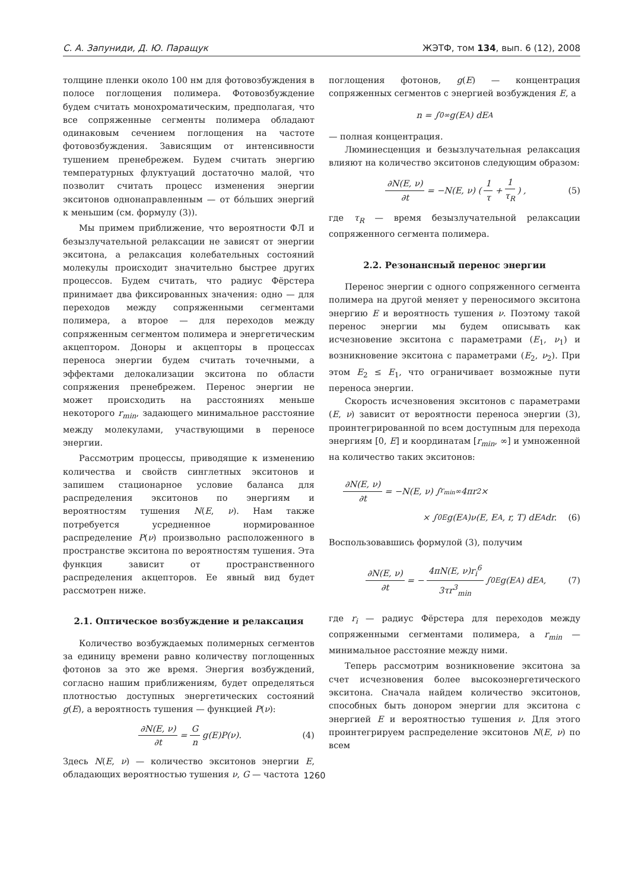С. А. Запуниди, Д. Ю. Паращук ЖЭТФ, том 134, вып. 6 (12), 2008
толщине пленки около 100 нм для фотовозбуждения в полосе поглощения полимера. Фотовозбуждение будем считать монохроматическим, предполагая, что все сопряженные сегменты полимера обладают одинаковым сечением поглощения на частоте фотовозбуждения. Зависящим от интенсивности тушением пренебрежем. Будем считать энергию температурных флуктуаций достаточно малой, что позволит считать процесс изменения энергии экситонов однонаправленным — от бо́льших энергий к меньшим (см. формулу (3)).
Мы примем приближение, что вероятности ФЛ и безызлучательной релаксации не зависят от энергии экситона, а релаксация колебательных состояний молекулы происходит значительно быстрее других процессов. Будем считать, что радиус Фёрстера принимает два фиксированных значения: одно — для переходов между сопряженными сегментами полимера, а второе — для переходов между сопряженным сегментом полимера и энергетическим акцептором. Доноры и акцепторы в процессах переноса энергии будем считать точечными, а эффектами делокализации экситона по области сопряжения пренебрежем. Перенос энергии не может происходить на расстояниях меньше некоторого r<sub>min</sub>, задающего минимальное расстояние между молекулами, участвующими в переносе энергии.
Рассмотрим процессы, приводящие к изменению количества и свойств синглетных экситонов и запишем стационарное условие баланса для распределения экситонов по энергиям и вероятностям тушения N(E, ν). Нам также потребуется усредненное нормированное распределение P(ν) произвольно расположенного в пространстве экситона по вероятностям тушения. Эта функция зависит от пространственного распределения акцепторов. Ее явный вид будет рассмотрен ниже.
2.1. Оптическое возбуждение и релаксация
Количество возбуждаемых полимерных сегментов за единицу времени равно количеству поглощенных фотонов за это же время. Энергия возбуждений, согласно нашим приближениям, будет определяться плотностью доступных энергетических состояний g(E), а вероятность тушения — функцией P(ν):
∂N(E, ν) ∂t = G n g(E)P(ν). (4)
Здесь N(E, ν) — количество экситонов энергии E, обладающих вероятностью тушения ν, G — частота
поглощения фотонов, g(E) — концентрация сопряженных сегментов с энергией возбуждения E, а
n = ∫<sub>0</sub><sup>∞</sup> g(E<sub>A</sub>) dE<sub>A</sub>
— полная концентрация.
Люминесценция и безызлучательная релаксация влияют на количество экситонов следующим образом:
∂N(E, ν) ∂t = −N(E, ν) (1 τ + 1 τ<sub>R</sub>) , (5)
где τ<sub>R</sub> — время безызлучательной релаксации сопряженного сегмента полимера.
2.2. Резонансный перенос энергии
Перенос энергии с одного сопряженного сегмента полимера на другой меняет у переносимого экситона энергию E и вероятность тушения ν. Поэтому такой перенос энергии мы будем описывать как исчезновение экситона с параметрами (E<sub>1</sub>, ν<sub>1</sub>) и возникновение экситона с параметрами (E<sub>2</sub>, ν<sub>2</sub>). При этом E<sub>2</sub> ≤ E<sub>1</sub>, что ограничивает возможные пути переноса энергии.
Скорость исчезновения экситонов с параметрами (E, ν) зависит от вероятности переноса энергии (3), проинтегрированной по всем доступным для перехода энергиям [0, E] и координатам [r<sub>min</sub>, ∞] и умноженной на количество таких экситонов:
∂N(E, ν) ∂t = −N(E, ν) ∫<sub>r<sub>min</sub></sub><sup>∞</sup> 4πr<sup>2</sup> ×
× ∫<sub>0</sub><sup>E</sup> g(E<sub>A</sub>)ν(E, E<sub>A</sub>, r, T) dE<sub>A</sub>dr. (6)
Воспользовавшись формулой (3), получим
∂N(E, ν) ∂t = − 4πN(E, ν)r<sub>i</sub><sup>6</sup> 3τr<sup>3</sup><sub>min</sub> ∫<sub>0</sub><sup>E</sup> g(E<sub>A</sub>) dE<sub>A</sub>, (7)
где r<sub>i</sub> — радиус Фёрстера для переходов между сопряженными сегментами полимера, а r<sub>min</sub> — минимальное расстояние между ними.
Теперь рассмотрим возникновение экситона за счет исчезновения более высокоэнергетического экситона. Сначала найдем количество экситонов, способных быть донором энергии для экситона с энергией E и вероятностью тушения ν. Для этого проинтегрируем распределение экситонов N(E, ν) по всем
1260